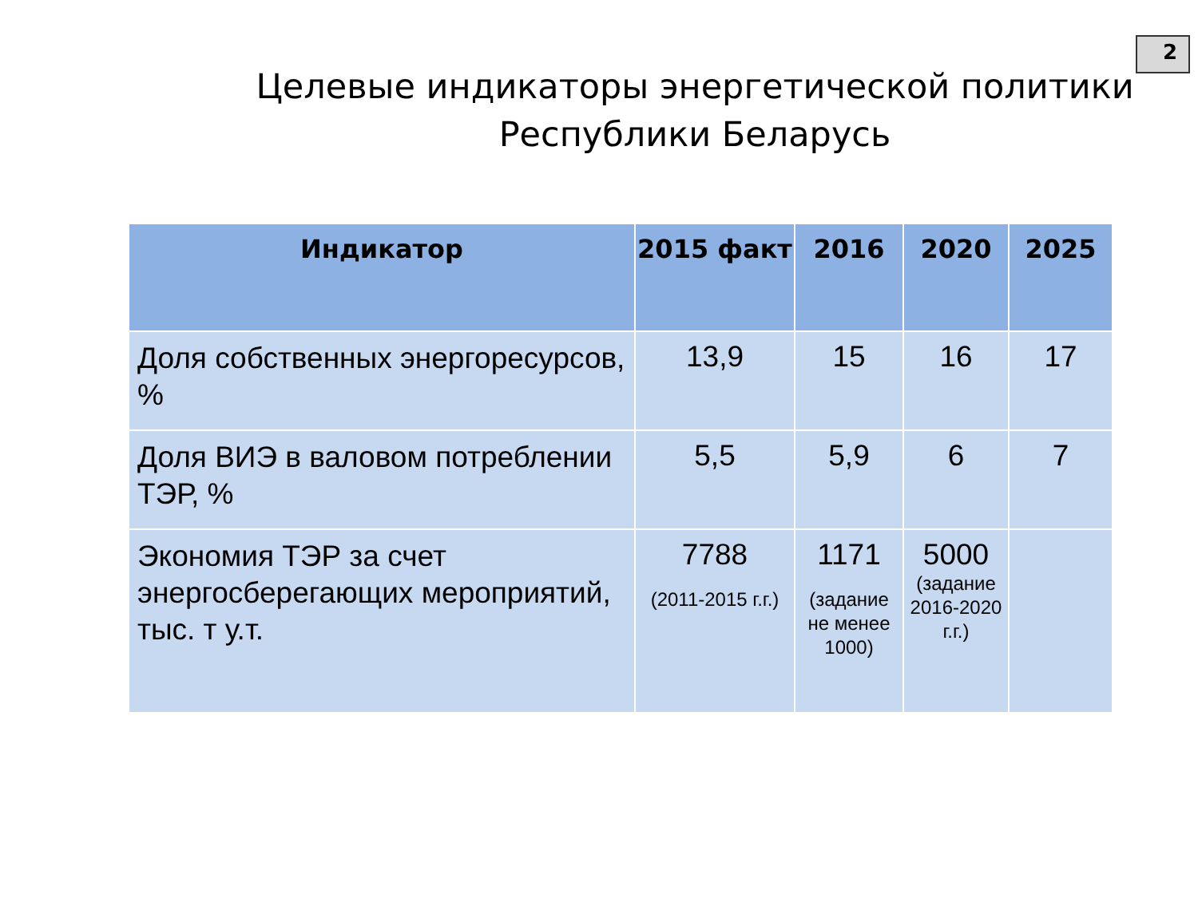2
Целевые индикаторы энергетической политики Республики Беларусь
| Индикатор | 2015 факт | 2016 | 2020 | 2025 |
| --- | --- | --- | --- | --- |
| Доля собственных энергоресурсов, % | 13,9 | 15 | 16 | 17 |
| Доля ВИЭ в валовом потреблении ТЭР, % | 5,5 | 5,9 | 6 | 7 |
| Экономия ТЭР за счет энергосберегающих мероприятий, тыс. т у.т. | 7788 (2011-2015 г.г.) | 1171 (задание не менее 1000) | 5000 (задание 2016-2020 г.г.) | |